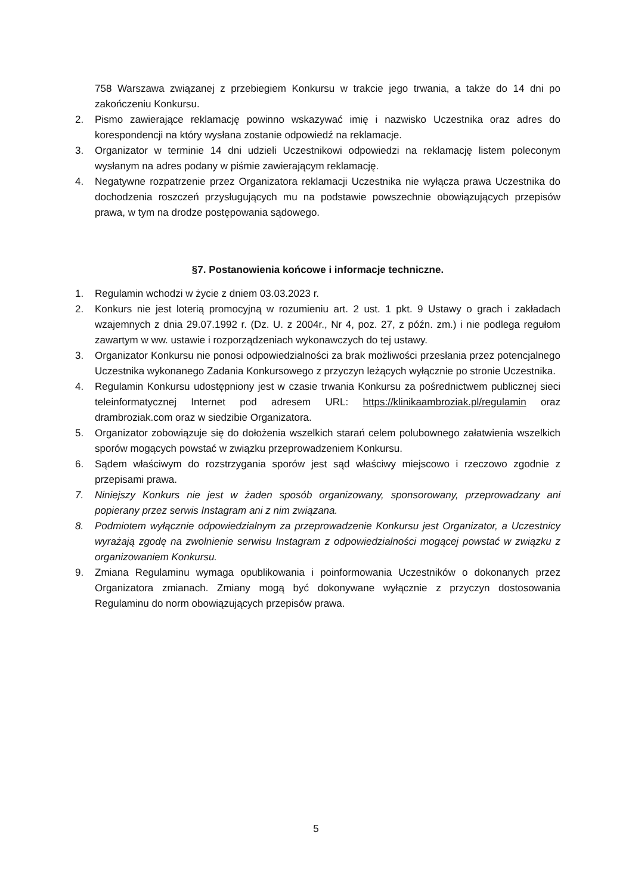758 Warszawa związanej z przebiegiem Konkursu w trakcie jego trwania, a także do 14 dni po zakończeniu Konkursu.
2. Pismo zawierające reklamację powinno wskazywać imię i nazwisko Uczestnika oraz adres do korespondencji na który wysłana zostanie odpowiedź na reklamacje.
3. Organizator w terminie 14 dni udzieli Uczestnikowi odpowiedzi na reklamację listem poleconym wysłanym na adres podany w piśmie zawierającym reklamację.
4. Negatywne rozpatrzenie przez Organizatora reklamacji Uczestnika nie wyłącza prawa Uczestnika do dochodzenia roszczeń przysługujących mu na podstawie powszechnie obowiązujących przepisów prawa, w tym na drodze postępowania sądowego.
§7. Postanowienia końcowe i informacje techniczne.
1. Regulamin wchodzi w życie z dniem 03.03.2023 r.
2. Konkurs nie jest loterią promocyjną w rozumieniu art. 2 ust. 1 pkt. 9 Ustawy o grach i zakładach wzajemnych z dnia 29.07.1992 r. (Dz. U. z 2004r., Nr 4, poz. 27, z późn. zm.) i nie podlega regułom zawartym w ww. ustawie i rozporządzeniach wykonawczych do tej ustawy.
3. Organizator Konkursu nie ponosi odpowiedzialności za brak możliwości przesłania przez potencjalnego Uczestnika wykonanego Zadania Konkursowego z przyczyn leżących wyłącznie po stronie Uczestnika.
4. Regulamin Konkursu udostępniony jest w czasie trwania Konkursu za pośrednictwem publicznej sieci teleinformatycznej Internet pod adresem URL: https://klinikaambroziak.pl/regulamin oraz drambroziak.com oraz w siedzibie Organizatora.
5. Organizator zobowiązuje się do dołożenia wszelkich starań celem polubownego załatwienia wszelkich sporów mogących powstać w związku przeprowadzeniem Konkursu.
6. Sądem właściwym do rozstrzygania sporów jest sąd właściwy miejscowo i rzeczowo zgodnie z przepisami prawa.
7. Niniejszy Konkurs nie jest w żaden sposób organizowany, sponsorowany, przeprowadzany ani popierany przez serwis Instagram ani z nim związana.
8. Podmiotem wyłącznie odpowiedzialnym za przeprowadzenie Konkursu jest Organizator, a Uczestnicy wyrażają zgodę na zwolnienie serwisu Instagram z odpowiedzialności mogącej powstać w związku z organizowaniem Konkursu.
9. Zmiana Regulaminu wymaga opublikowania i poinformowania Uczestników o dokonanych przez Organizatora zmianach. Zmiany mogą być dokonywane wyłącznie z przyczyn dostosowania Regulaminu do norm obowiązujących przepisów prawa.
5